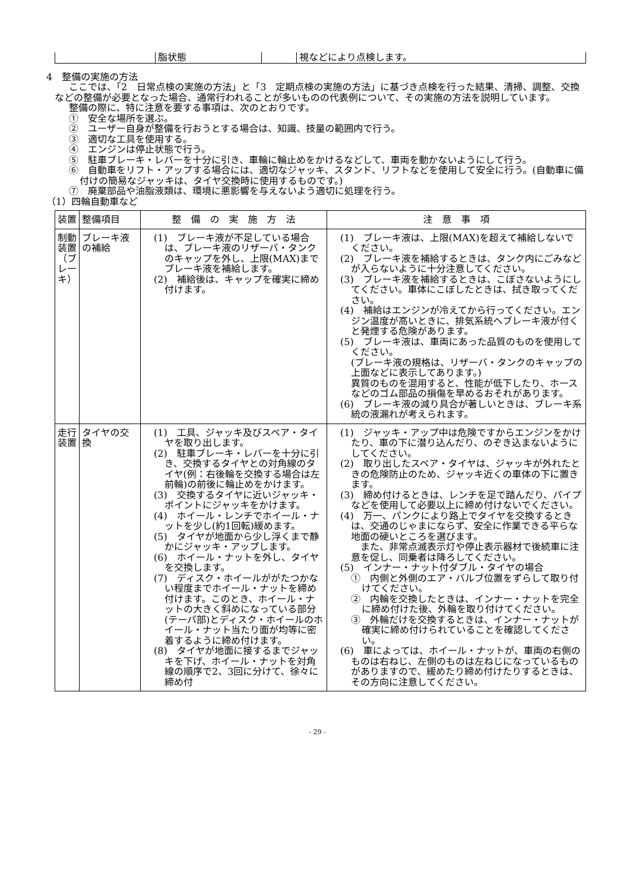| | 脂状態 | | 視などにより点検します。 |
4　整備の実施の方法
ここでは、「2　日常点検の実施の方法」と「3　定期点検の実施の方法」に基づき点検を行った結果、清掃、調整、交換などの整備が必要となった場合、通常行われることが多いものの代表例について、その実施の方法を説明しています。
整備の際に、特に注意を要する事項は、次のとおりです。
①　安全な場所を選ぶ。
②　ユーザー自身が整備を行おうとする場合は、知識、技量の範囲内で行う。
③　適切な工具を使用する。
④　エンジンは停止状態で行う。
⑤　駐車ブレーキ・レバーを十分に引き、車輪に輪止めをかけるなどして、車両を動かないようにして行う。
⑥　自動車をリフト・アップする場合には、適切なジャッキ、スタンド、リフトなどを使用して安全に行う。(自動車に備付けの簡易なジャッキは、タイヤ交換時に使用するものです。)
⑦　廃棄部品や油脂液類は、環境に悪影響を与えないよう適切に処理を行う。
（1）四輪自動車など
| 装置 | 整備項目 | 整 備 の 実 施 方 法 | 注 意 事 項 |
| --- | --- | --- | --- |
| 制動装置（ブレーキ） | ブレーキ液の補給 | (1) ブレーキ液が不足している場合は、ブレーキ液のリザーバ・タンクのキャップを外し、上限(MAX)までブレーキ液を補給します。 (2) 補給後は、キャップを確実に締め付けます。 | (1) ブレーキ液は、上限(MAX)を超えて補給しないでください。 (2) ブレーキ液を補給するときは、タンク内にごみなどが入らないように十分注意してください。 (3) ブレーキ液を補給するときは、こぼさないようにしてください。車体にこぼしたときは、拭き取ってください。 (4) 補給はエンジンが冷えてから行ってください。エンジン温度が高いときに、排気系統へブレーキ液が付くと発煙する危険があります。 (5) ブレーキ液は、車両にあった品質のものを使用してください。 (ブレーキ液の規格は、リザーバ・タンクのキャップの上面などに表示してあります。) 異質のものを混用すると、性能が低下したり、ホースなどのゴム部品の損傷を早めるおそれがあります。 (6) ブレーキ液の減り具合が著しいときは、ブレーキ系統の液漏れが考えられます。 |
| 走行装置 | タイヤの交換 | (1) 工具、ジャッキ及びスペア・タイヤを取り出します。 (2) 駐車ブレーキ・レバーを十分に引き、交換するタイヤとの対角線のタイヤ(例：右後輪を交換する場合は左前輪)の前後に輪止めをかけます。 (3) 交換するタイヤに近いジャッキ・ポイントにジャッキをかけます。 (4) ホイール・レンチでホイール・ナットを少し(約1回転)緩めます。 (5) タイヤが地面から少し浮くまで静かにジャッキ・アップします。 (6) ホイール・ナットを外し、タイヤを交換します。 (7) ディスク・ホイールががたつかない程度までホイール・ナットを締め付けます。このとき、ホイール・ナットの大きく斜めになっている部分(テーパ部)とディスク・ホイールのホイール・ナット当たり面が均等に密着するように締め付けます。 (8) タイヤが地面に接するまでジャッキを下げ、ホイール・ナットを対角線の順序で2、3回に分けて、徐々に締め付 | (1) ジャッキ・アップ中は危険ですからエンジンをかけたり、車の下に潜り込んだり、のぞき込まないようにしてください。 (2) 取り出したスペア・タイヤは、ジャッキが外れたときの危険防止のため、ジャッキ近くの車体の下に置きます。 (3) 締め付けるときは、レンチを足で踏んだり、パイプなどを使用して必要以上に締め付けないでください。 (4) 万一、パンクにより路上でタイヤを交換するときは、交通のじゃまにならず、安全に作業できる平らな地面の硬いところを選びます。 また、非常点滅表示灯や停止表示器材で後続車に注意を促し、同乗者は降ろしてください。 (5) インナー・ナット付ダブル・タイヤの場合 ① 内側と外側のエア・バルブ位置をずらして取り付けてください。 ② 内輪を交換したときは、インナー・ナットを完全に締め付けた後、外輪を取り付けてください。 ③ 外輪だけを交換するときは、インナー・ナットが確実に締め付けられていることを確認してください。 (6) 車によっては、ホイール・ナットが、車両の右側のものは右ねじ、左側のものは左ねじになっているものがありますので、緩めたり締め付けたりするときは、その方向に注意してください。 |
- 29 -